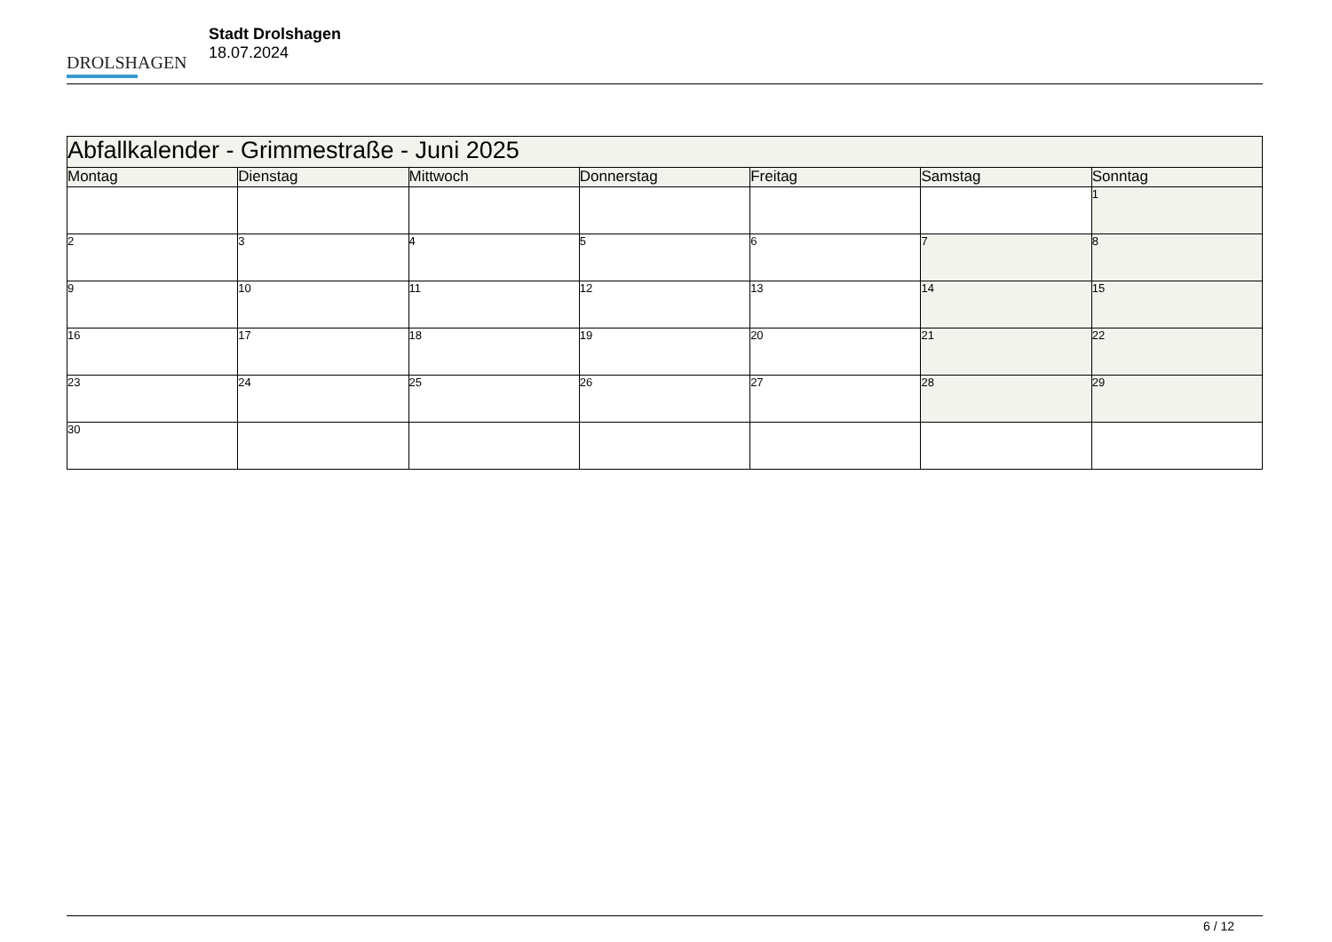DROLSHAGEN
Stadt Drolshagen
18.07.2024
| Abfallkalender - Grimmestraße - Juni 2025 | | | | | | |
| --- | --- | --- | --- | --- | --- | --- |
| Montag | Dienstag | Mittwoch | Donnerstag | Freitag | Samstag | Sonntag |
| | | | | | | 1 |
| 2 | 3 | 4 | 5 | 6 | 7 | 8 |
| 9 | 10 | 11 | 12 | 13 | 14 | 15 |
| 16 | 17 | 18 | 19 | 20 | 21 | 22 |
| 23 | 24 | 25 | 26 | 27 | 28 | 29 |
| 30 | | | | | | |
6 / 12